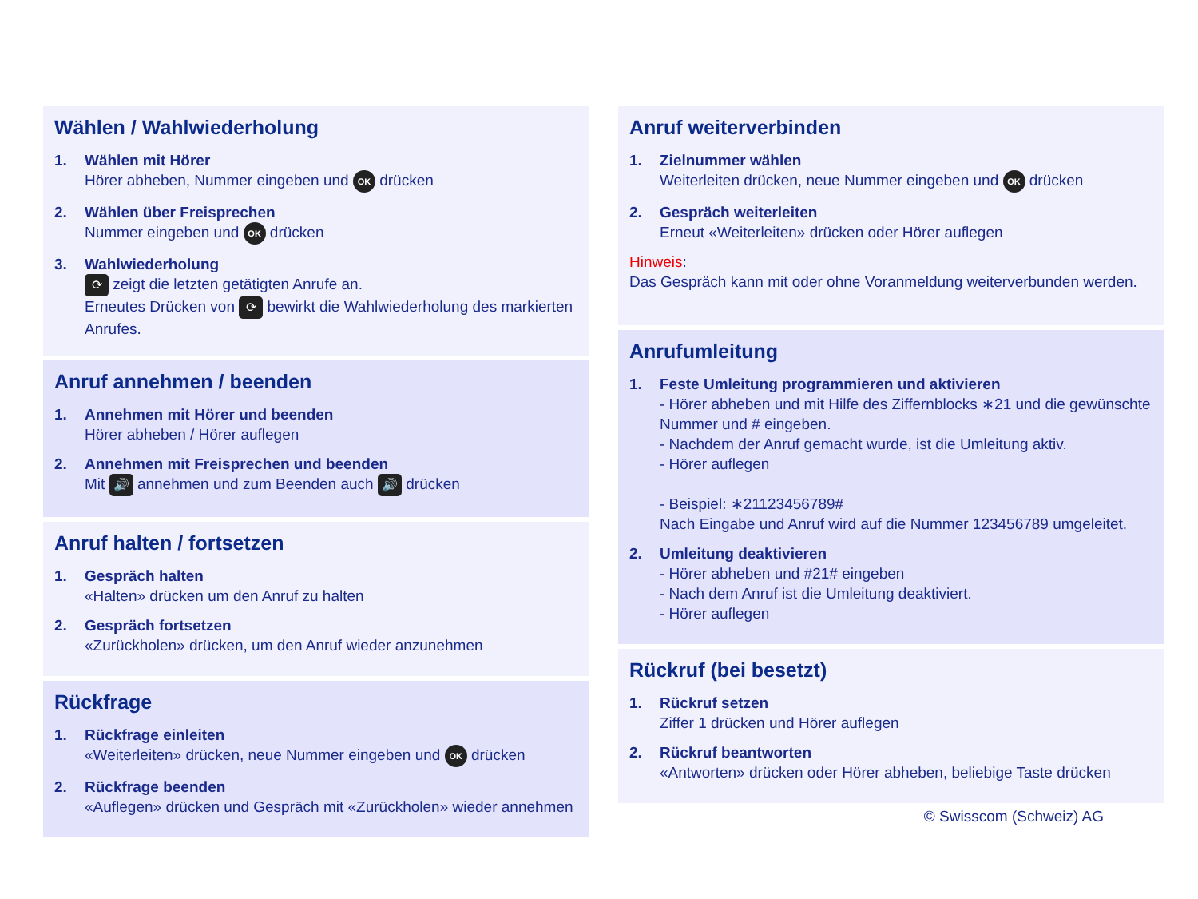Wählen / Wahlwiederholung
1. Wählen mit Hörer
Hörer abheben, Nummer eingeben und OK drücken
2. Wählen über Freisprechen
Nummer eingeben und OK drücken
3. Wahlwiederholung
⟳ zeigt die letzten getätigten Anrufe an.
Erneutes Drücken von ⟳ bewirkt die Wahlwiederholung des markierten Anrufes.
Anruf annehmen / beenden
1. Annehmen mit Hörer und beenden
Hörer abheben / Hörer auflegen
2. Annehmen mit Freisprechen und beenden
Mit 🔊 annehmen und zum Beenden auch 🔊 drücken
Anruf halten / fortsetzen
1. Gespräch halten
«Halten» drücken um den Anruf zu halten
2. Gespräch fortsetzen
«Zurückholen» drücken, um den Anruf wieder anzunehmen
Rückfrage
1. Rückfrage einleiten
«Weiterleiten» drücken, neue Nummer eingeben und OK drücken
2. Rückfrage beenden
«Auflegen» drücken und Gespräch mit «Zurückholen» wieder annehmen
Anruf weiterverbinden
1. Zielnummer wählen
Weiterleiten drücken, neue Nummer eingeben und OK drücken
2. Gespräch weiterleiten
Erneut «Weiterleiten» drücken oder Hörer auflegen
Hinweis:
Das Gespräch kann mit oder ohne Voranmeldung weiterverbunden werden.
Anrufumleitung
1. Feste Umleitung programmieren und aktivieren
- Hörer abheben und mit Hilfe des Ziffernblocks ∗21 und die gewünschte Nummer und # eingeben.
- Nachdem der Anruf gemacht wurde, ist die Umleitung aktiv.
- Hörer auflegen
- Beispiel: ∗21123456789#
Nach Eingabe und Anruf wird auf die Nummer 123456789 umgeleitet.
2. Umleitung deaktivieren
- Hörer abheben und #21# eingeben
- Nach dem Anruf ist die Umleitung deaktiviert.
- Hörer auflegen
Rückruf (bei besetzt)
1. Rückruf setzen
Ziffer 1 drücken und Hörer auflegen
2. Rückruf beantworten
«Antworten» drücken oder Hörer abheben, beliebige Taste drücken
© Swisscom (Schweiz) AG